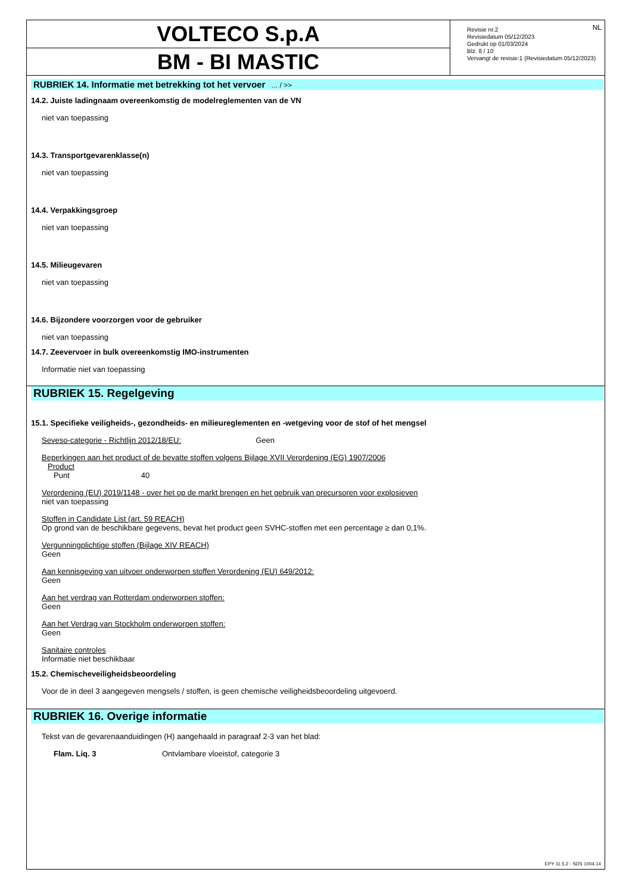VOLTECO S.p.A
BM - BI MASTIC
Revisie nr.2
Revisiedatum 05/12/2023
Gedrukt op 01/03/2024
Blz. 8 / 10
Vervangt de revisie:1 (Revisiedatum 05/12/2023)
NL
RUBRIEK 14. Informatie met betrekking tot het vervoer ... / >>
14.2. Juiste ladingnaam overeenkomstig de modelreglementen van de VN
niet van toepassing
14.3. Transportgevarenklasse(n)
niet van toepassing
14.4. Verpakkingsgroep
niet van toepassing
14.5. Milieugevaren
niet van toepassing
14.6. Bijzondere voorzorgen voor de gebruiker
niet van toepassing
14.7. Zeevervoer in bulk overeenkomstig IMO-instrumenten
Informatie niet van toepassing
RUBRIEK 15. Regelgeving
15.1. Specifieke veiligheids-, gezondheids- en milieureglementen en -wetgeving voor de stof of het mengsel
Seveso-categorie - Richtlijn 2012/18/EU: Geen
Beperkingen aan het product of de bevatte stoffen volgens Bijlage XVII Verordening (EG) 1907/2006
Product
Punt 40
Verordening (EU) 2019/1148 - over het op de markt brengen en het gebruik van precursoren voor explosieven
niet van toepassing
Stoffen in Candidate List (art. 59 REACH)
Op grond van de beschikbare gegevens, bevat het product geen SVHC-stoffen met een percentage ≥ dan 0,1%.
Vergunningplichtige stoffen (Bijlage XIV REACH)
Geen
Aan kennisgeving van uitvoer onderworpen stoffen Verordening (EU) 649/2012:
Geen
Aan het verdrag van Rotterdam onderworpen stoffen:
Geen
Aan het Verdrag van Stockholm onderworpen stoffen:
Geen
Sanitaire controles
Informatie niet beschikbaar
15.2. Chemischeveiligheidsbeoordeling
Voor de in deel 3 aangegeven mengsels / stoffen, is geen chemische veiligheidsbeoordeling uitgevoerd.
RUBRIEK 16. Overige informatie
Tekst van de gevarenaanduidingen (H) aangehaald in paragraaf 2-3 van het blad:
| Flam. Liq. 3 | Ontvlambare vloeistof, categorie 3 |
EPY 11.5.2 - SDS 1004.14